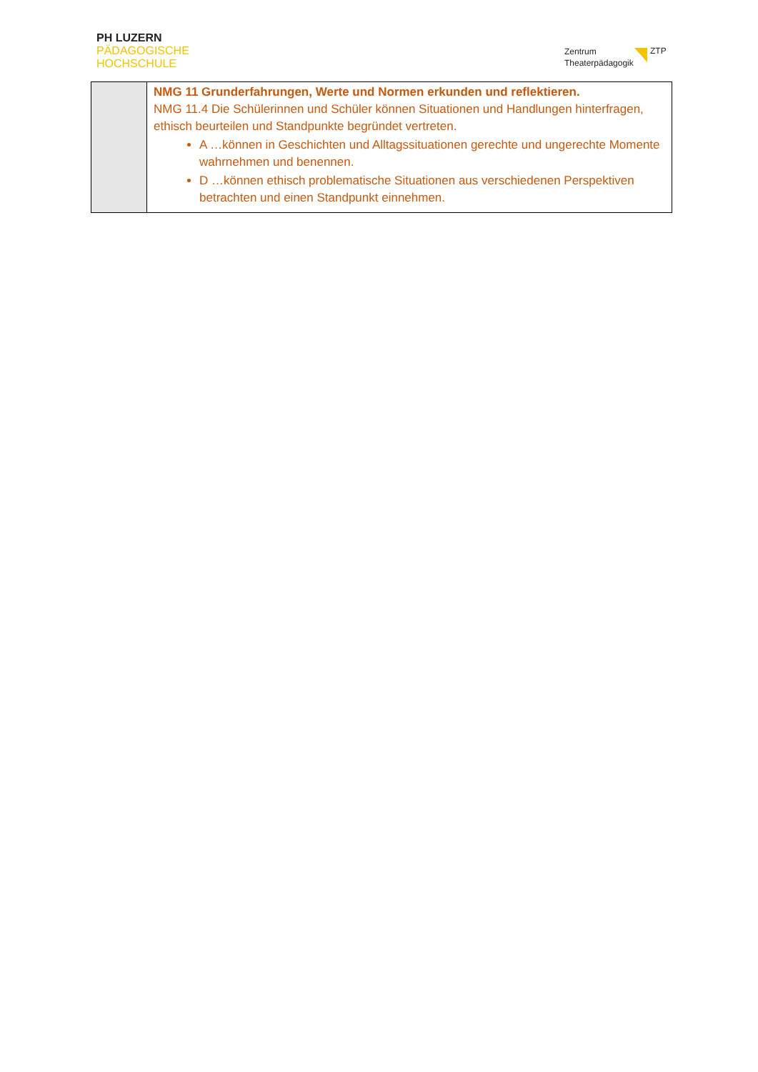PH LUZERN
PÄDAGOGISCHE
HOCHSCHULE
Zentrum
Theaterpädagogik
ZTP
| | NMG 11 Grunderfahrungen, Werte und Normen erkunden und reflektieren. NMG 11.4 Die Schülerinnen und Schüler können Situationen und Handlungen hinterfragen, ethisch beurteilen und Standpunkte begründet vertreten. A …können in Geschichten und Alltagssituationen gerechte und ungerechte Momente wahrnehmen und benennen. D …können ethisch problematische Situationen aus verschiedenen Perspektiven betrachten und einen Standpunkt einnehmen. |